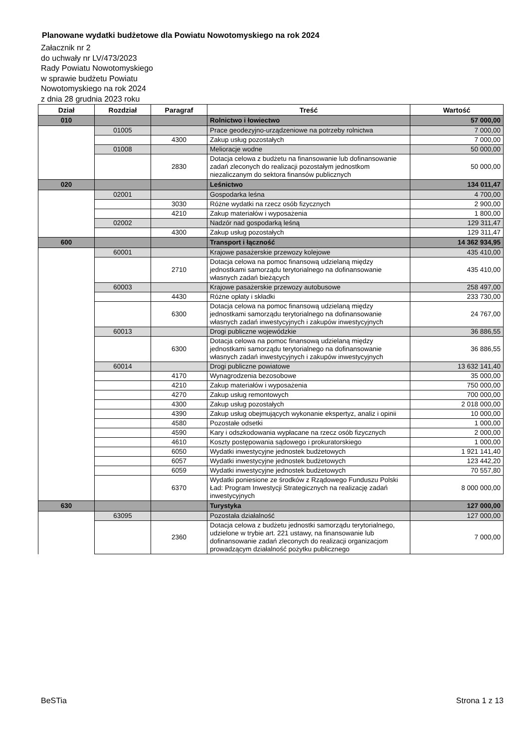Planowane wydatki budżetowe dla Powiatu Nowotomyskiego na rok 2024
Załacznik nr 2
do uchwały nr LV/473/2023
Rady Powiatu Nowotomyskiego
w sprawie budżetu Powiatu
Nowotomyskiego na rok 2024
z dnia 28 grudnia 2023 roku
| Dział | Rozdział | Paragraf | Treść | Wartość |
| --- | --- | --- | --- | --- |
| 010 | | | Rolnictwo i łowiectwo | 57 000,00 |
| | 01005 | | Prace geodezyjno-urządzeniowe na potrzeby rolnictwa | 7 000,00 |
| | | 4300 | Zakup usług pozostałych | 7 000,00 |
| | 01008 | | Melioracje wodne | 50 000,00 |
| | | 2830 | Dotacja celowa z budżetu na finansowanie lub dofinansowanie zadań zleconych do realizacji pozostałym jednostkom niezaliczanym do sektora finansów publicznych | 50 000,00 |
| 020 | | | Leśnictwo | 134 011,47 |
| | 02001 | | Gospodarka leśna | 4 700,00 |
| | | 3030 | Różne wydatki na rzecz osób fizycznych | 2 900,00 |
| | | 4210 | Zakup materiałów i wyposażenia | 1 800,00 |
| | 02002 | | Nadzór nad gospodarką leśną | 129 311,47 |
| | | 4300 | Zakup usług pozostałych | 129 311,47 |
| 600 | | | Transport i łączność | 14 362 934,95 |
| | 60001 | | Krajowe pasażerskie przewozy kolejowe | 435 410,00 |
| | | 2710 | Dotacja celowa na pomoc finansową udzielaną między jednostkami samorządu terytorialnego na dofinansowanie własnych zadań bieżących | 435 410,00 |
| | 60003 | | Krajowe pasażerskie przewozy autobusowe | 258 497,00 |
| | | 4430 | Różne opłaty i składki | 233 730,00 |
| | | 6300 | Dotacja celowa na pomoc finansową udzielaną między jednostkami samorządu terytorialnego na dofinansowanie własnych zadań inwestycyjnych i zakupów inwestycyjnych | 24 767,00 |
| | 60013 | | Drogi publiczne wojewódzkie | 36 886,55 |
| | | 6300 | Dotacja celowa na pomoc finansową udzielaną między jednostkami samorządu terytorialnego na dofinansowanie własnych zadań inwestycyjnych i zakupów inwestycyjnych | 36 886,55 |
| | 60014 | | Drogi publiczne powiatowe | 13 632 141,40 |
| | | 4170 | Wynagrodzenia bezosobowe | 35 000,00 |
| | | 4210 | Zakup materiałów i wyposażenia | 750 000,00 |
| | | 4270 | Zakup usług remontowych | 700 000,00 |
| | | 4300 | Zakup usług pozostałych | 2 018 000,00 |
| | | 4390 | Zakup usług obejmujących wykonanie ekspertyz, analiz i opinii | 10 000,00 |
| | | 4580 | Pozostałe odsetki | 1 000,00 |
| | | 4590 | Kary i odszkodowania wypłacane na rzecz osób fizycznych | 2 000,00 |
| | | 4610 | Koszty postępowania sądowego i prokuratorskiego | 1 000,00 |
| | | 6050 | Wydatki inwestycyjne jednostek budżetowych | 1 921 141,40 |
| | | 6057 | Wydatki inwestycyjne jednostek budżetowych | 123 442,20 |
| | | 6059 | Wydatki inwestycyjne jednostek budżetowych | 70 557,80 |
| | | 6370 | Wydatki poniesione ze środków z Rządowego Funduszu Polski Ład: Program Inwestycji Strategicznych na realizację zadań inwestycyjnych | 8 000 000,00 |
| 630 | | | Turystyka | 127 000,00 |
| | 63095 | | Pozostała działalność | 127 000,00 |
| | | 2360 | Dotacja celowa z budżetu jednostki samorządu terytorialnego, udzielone w trybie art. 221 ustawy, na finansowanie lub dofinansowanie zadań zleconych do realizacji organizacjom prowadzącym działalność pożytku publicznego | 7 000,00 |
BeSTia Strona 1 z 13